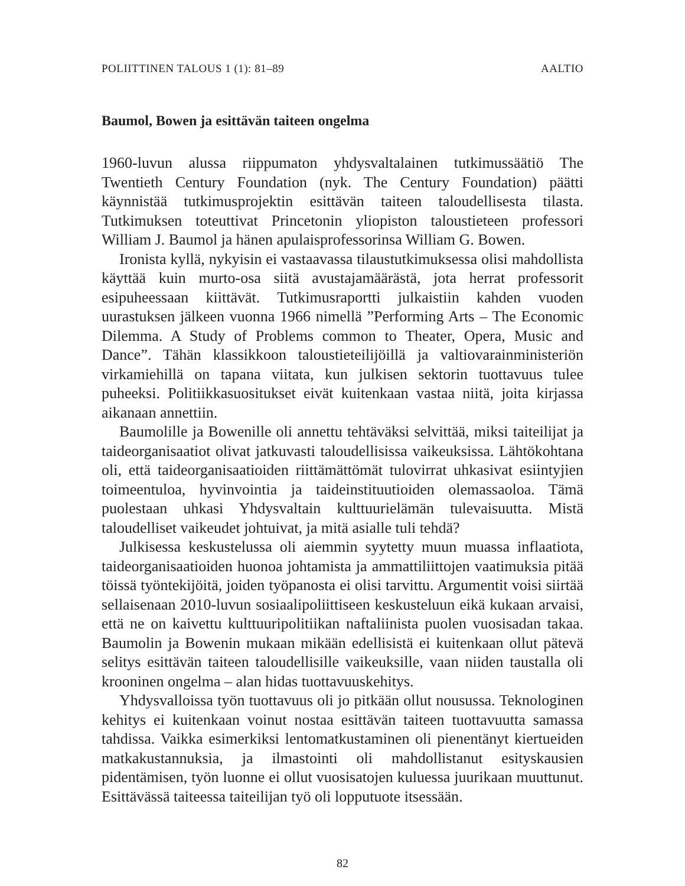POLIITTINEN TALOUS 1 (1): 81–89 AALTIO
Baumol, Bowen ja esittävän taiteen ongelma
1960-luvun alussa riippumaton yhdysvaltalainen tutkimussäätiö The Twentieth Century Foundation (nyk. The Century Foundation) päätti käynnistää tutkimusprojektin esittävän taiteen taloudellisesta tilasta. Tutkimuksen toteuttivat Princetonin yliopiston taloustieteen professori William J. Baumol ja hänen apulaisprofessorinsa William G. Bowen.
Ironista kyllä, nykyisin ei vastaavassa tilaustutkimuksessa olisi mahdollista käyttää kuin murto-osa siitä avustajamäärästä, jota herrat professorit esipuheessaan kiittävät. Tutkimusraportti julkaistiin kahden vuoden uurastuksen jälkeen vuonna 1966 nimellä ”Performing Arts – The Economic Dilemma. A Study of Problems common to Theater, Opera, Music and Dance”. Tähän klassikkoon taloustieteilijöillä ja valtiovarainministeriön virkamiehillä on tapana viitata, kun julkisen sektorin tuottavuus tulee puheeksi. Politiikkasuositukset eivät kuitenkaan vastaa niitä, joita kirjassa aikanaan annettiin.
Baumolille ja Bowenille oli annettu tehtäväksi selvittää, miksi taiteilijat ja taideorganisaatiot olivat jatkuvasti taloudellisissa vaikeuksissa. Lähtökohtana oli, että taideorganisaatioiden riittämättömät tulovirrat uhkasivat esiintyjien toimeentuloa, hyvinvointia ja taideinstituutioiden olemassaoloa. Tämä puolestaan uhkasi Yhdysvaltain kulttuurielämän tulevaisuutta. Mistä taloudelliset vaikeudet johtuivat, ja mitä asialle tuli tehdä?
Julkisessa keskustelussa oli aiemmin syytetty muun muassa inflaatiota, taideorganisaatioiden huonoa johtamista ja ammattiliittojen vaatimuksia pitää töissä työntekijöitä, joiden työpanosta ei olisi tarvittu. Argumentit voisi siirtää sellaisenaan 2010-luvun sosiaalipoliittiseen keskusteluun eikä kukaan arvaisi, että ne on kaivettu kulttuuripolitiikan naftaliinista puolen vuosisadan takaa. Baumolin ja Bowenin mukaan mikään edellisistä ei kuitenkaan ollut pätevä selitys esittävän taiteen taloudellisille vaikeuksille, vaan niiden taustalla oli krooninen ongelma – alan hidas tuottavuuskehitys.
Yhdysvalloissa työn tuottavuus oli jo pitkään ollut nousussa. Teknologinen kehitys ei kuitenkaan voinut nostaa esittävän taiteen tuottavuutta samassa tahdissa. Vaikka esimerkiksi lentomatkustaminen oli pienentänyt kiertueiden matkakustannuksia, ja ilmastointi oli mahdollistanut esityskausien pidentämisen, työn luonne ei ollut vuosisatojen kuluessa juurikaan muuttunut. Esittävässä taiteessa taiteilijan työ oli lopputuote itsessään.
82